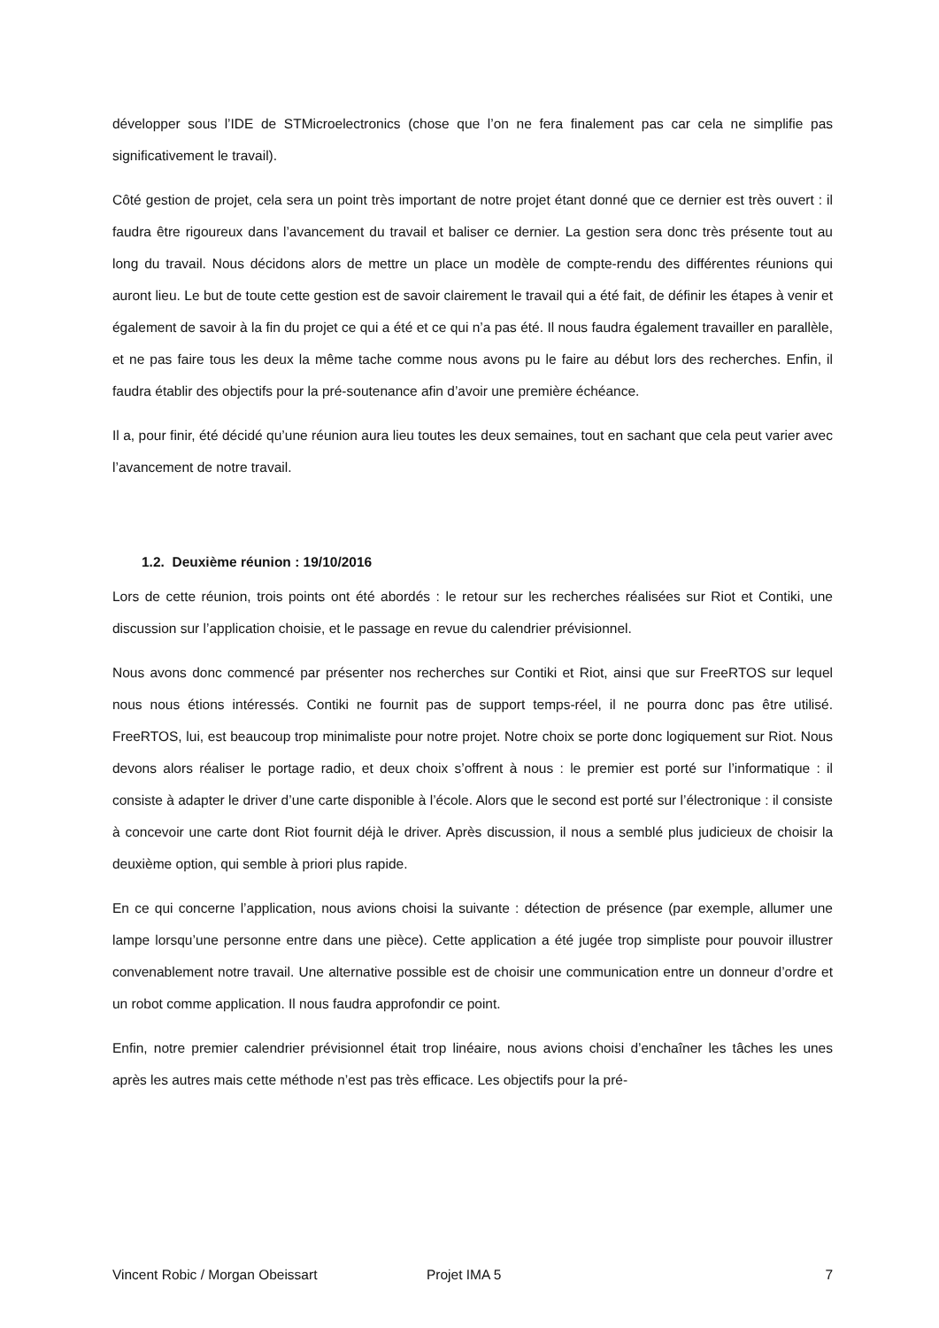développer sous l’IDE de STMicroelectronics (chose que l’on ne fera finalement pas car cela ne simplifie pas significativement le travail).
Côté gestion de projet, cela sera un point très important de notre projet étant donné que ce dernier est très ouvert : il faudra être rigoureux dans l’avancement du travail et baliser ce dernier. La gestion sera donc très présente tout au long du travail. Nous décidons alors de mettre un place un modèle de compte-rendu des différentes réunions qui auront lieu. Le but de toute cette gestion est de savoir clairement le travail qui a été fait, de définir les étapes à venir et également de savoir à la fin du projet ce qui a été et ce qui n’a pas été. Il nous faudra également travailler en parallèle, et ne pas faire tous les deux la même tache comme nous avons pu le faire au début lors des recherches. Enfin, il faudra établir des objectifs pour la pré-soutenance afin d’avoir une première échéance.
Il a, pour finir, été décidé qu’une réunion aura lieu toutes les deux semaines, tout en sachant que cela peut varier avec l’avancement de notre travail.
1.2. Deuxième réunion : 19/10/2016
Lors de cette réunion, trois points ont été abordés : le retour sur les recherches réalisées sur Riot et Contiki, une discussion sur l’application choisie, et le passage en revue du calendrier prévisionnel.
Nous avons donc commencé par présenter nos recherches sur Contiki et Riot, ainsi que sur FreeRTOS sur lequel nous nous étions intéressés. Contiki ne fournit pas de support temps-réel, il ne pourra donc pas être utilisé. FreeRTOS, lui, est beaucoup trop minimaliste pour notre projet. Notre choix se porte donc logiquement sur Riot. Nous devons alors réaliser le portage radio, et deux choix s’offrent à nous : le premier est porté sur l’informatique : il consiste à adapter le driver d’une carte disponible à l’école. Alors que le second est porté sur l’électronique : il consiste à concevoir une carte dont Riot fournit déjà le driver. Après discussion, il nous a semblé plus judicieux de choisir la deuxième option, qui semble à priori plus rapide.
En ce qui concerne l’application, nous avions choisi la suivante : détection de présence (par exemple, allumer une lampe lorsqu’une personne entre dans une pièce). Cette application a été jugée trop simpliste pour pouvoir illustrer convenablement notre travail. Une alternative possible est de choisir une communication entre un donneur d’ordre et un robot comme application. Il nous faudra approfondir ce point.
Enfin, notre premier calendrier prévisionnel était trop linéaire, nous avions choisi d’enchaîner les tâches les unes après les autres mais cette méthode n’est pas très efficace. Les objectifs pour la pré-
Vincent Robic / Morgan Obeissart Projet IMA 5 7